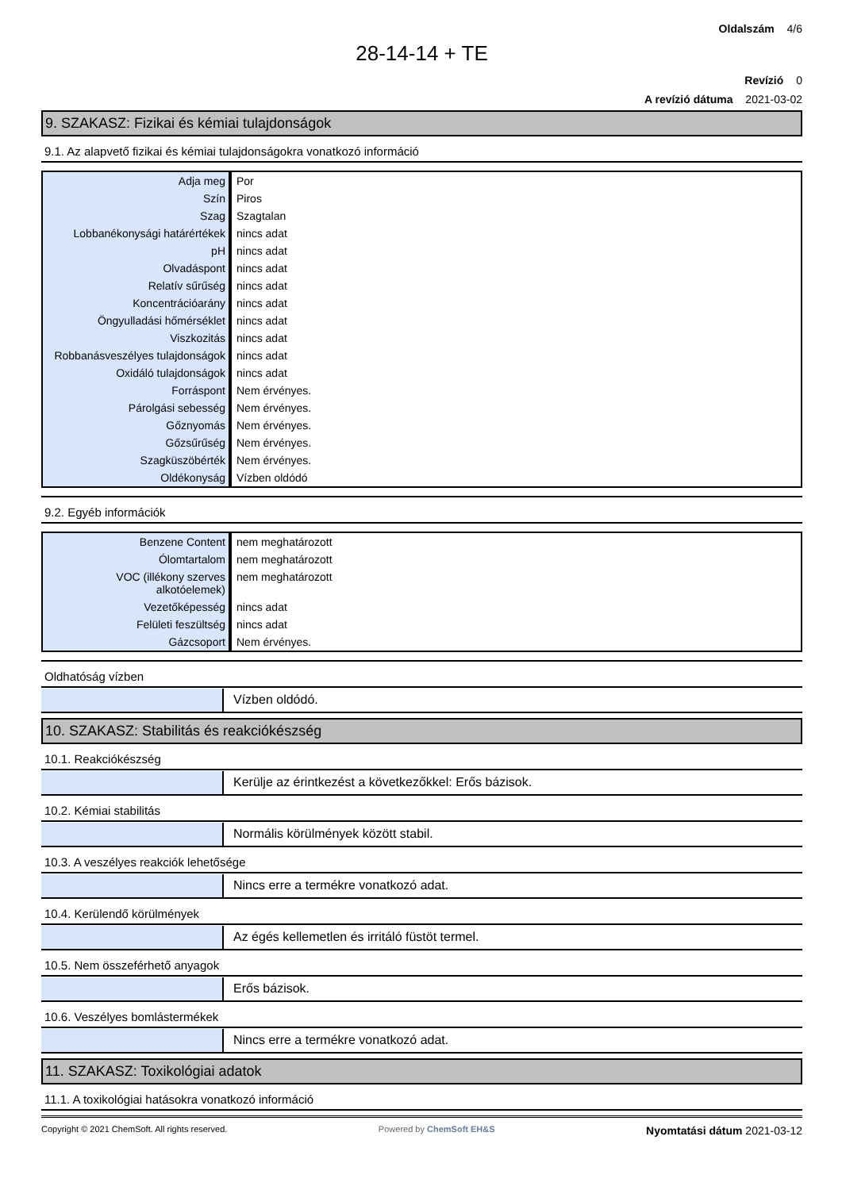Oldalszám 4/6
28-14-14 + TE
Revízió 0
A revízió dátuma 2021-03-02
9. SZAKASZ: Fizikai és kémiai tulajdonságok
9.1. Az alapvető fizikai és kémiai tulajdonságokra vonatkozó információ
| Adja meg | Por |
| Szín | Piros |
| Szag | Szagtalan |
| Lobbanékonysági határértékek | nincs adat |
| pH | nincs adat |
| Olvadáspont | nincs adat |
| Relatív sűrűség | nincs adat |
| Koncentrációarány | nincs adat |
| Öngyulladási hőmérséklet | nincs adat |
| Viszkozitás | nincs adat |
| Robbanásveszélyes tulajdonságok | nincs adat |
| Oxidáló tulajdonságok | nincs adat |
| Forráspont | Nem érvényes. |
| Párolgási sebesség | Nem érvényes. |
| Gőznyomás | Nem érvényes. |
| Gőzsűrűség | Nem érvényes. |
| Szagküszöbérték | Nem érvényes. |
| Oldékonyság | Vízben oldódó |
9.2. Egyéb információk
| Benzene Content | nem meghatározott |
| Ólomtartalom | nem meghatározott |
| VOC (illékony szerves alkotóelemek) | nem meghatározott |
| Vezetőképesség | nincs adat |
| Felületi feszültség | nincs adat |
| Gázcsoport | Nem érvényes. |
Oldhatóság vízben
Vízben oldódó.
10. SZAKASZ: Stabilitás és reakciókészség
10.1. Reakciókészség
Kerülje az érintkezést a következőkkel: Erős bázisok.
10.2. Kémiai stabilitás
Normális körülmények között stabil.
10.3. A veszélyes reakciók lehetősége
Nincs erre a termékre vonatkozó adat.
10.4. Kerülendő körülmények
Az égés kellemetlen és irritáló füstöt termel.
10.5. Nem összeférhető anyagok
Erős bázisok.
10.6. Veszélyes bomlástermékek
Nincs erre a termékre vonatkozó adat.
11. SZAKASZ: Toxikológiai adatok
11.1. A toxikológiai hatásokra vonatkozó információ
Copyright © 2021 ChemSoft. All rights reserved. Powered by ChemSoft EH&S Nyomtatási dátum 2021-03-12